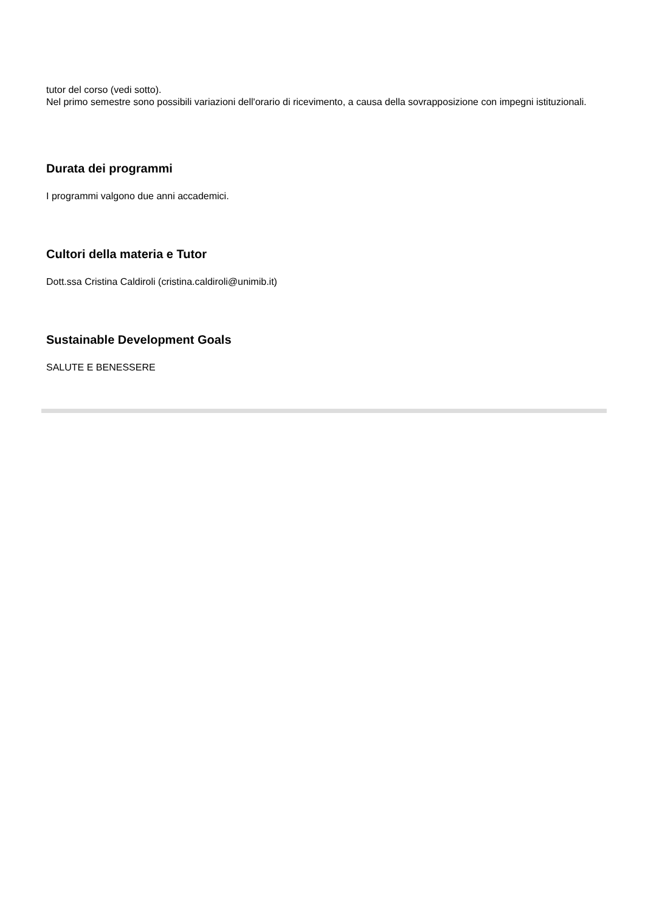tutor del corso (vedi sotto).
Nel primo semestre sono possibili variazioni dell'orario di ricevimento, a causa della sovrapposizione con impegni istituzionali.
Durata dei programmi
I programmi valgono due anni accademici.
Cultori della materia e Tutor
Dott.ssa Cristina Caldiroli (cristina.caldiroli@unimib.it)
Sustainable Development Goals
SALUTE E BENESSERE